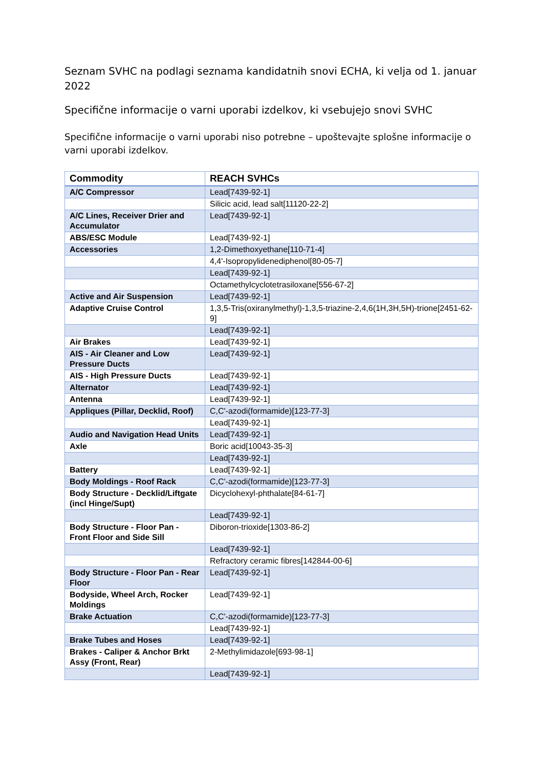Seznam SVHC na podlagi seznama kandidatnih snovi ECHA, ki velja od 1. januar 2022
Specifične informacije o varni uporabi izdelkov, ki vsebujejo snovi SVHC
Specifične informacije o varni uporabi niso potrebne – upoštevajte splošne informacije o varni uporabi izdelkov.
| Commodity | REACH SVHCs |
| --- | --- |
| A/C Compressor | Lead[7439-92-1] |
| | Silicic acid, lead salt[11120-22-2] |
| A/C Lines, Receiver Drier and Accumulator | Lead[7439-92-1] |
| ABS/ESC Module | Lead[7439-92-1] |
| Accessories | 1,2-Dimethoxyethane[110-71-4] |
| | 4,4'-Isopropylidenediphenol[80-05-7] |
| | Lead[7439-92-1] |
| | Octamethylcyclotetrasiloxane[556-67-2] |
| Active and Air Suspension | Lead[7439-92-1] |
| Adaptive Cruise Control | 1,3,5-Tris(oxiranylmethyl)-1,3,5-triazine-2,4,6(1H,3H,5H)-trione[2451-62-9] |
| | Lead[7439-92-1] |
| Air Brakes | Lead[7439-92-1] |
| AIS - Air Cleaner and Low Pressure Ducts | Lead[7439-92-1] |
| AIS - High Pressure Ducts | Lead[7439-92-1] |
| Alternator | Lead[7439-92-1] |
| Antenna | Lead[7439-92-1] |
| Appliques (Pillar, Decklid, Roof) | C,C'-azodi(formamide)[123-77-3] |
| | Lead[7439-92-1] |
| Audio and Navigation Head Units | Lead[7439-92-1] |
| Axle | Boric acid[10043-35-3] |
| | Lead[7439-92-1] |
| Battery | Lead[7439-92-1] |
| Body Moldings - Roof Rack | C,C'-azodi(formamide)[123-77-3] |
| Body Structure - Decklid/Liftgate (incl Hinge/Supt) | Dicyclohexyl-phthalate[84-61-7] |
| | Lead[7439-92-1] |
| Body Structure - Floor Pan - Front Floor and Side Sill | Diboron-trioxide[1303-86-2] |
| | Lead[7439-92-1] |
| | Refractory ceramic fibres[142844-00-6] |
| Body Structure - Floor Pan - Rear Floor | Lead[7439-92-1] |
| Bodyside, Wheel Arch, Rocker Moldings | Lead[7439-92-1] |
| Brake Actuation | C,C'-azodi(formamide)[123-77-3] |
| | Lead[7439-92-1] |
| Brake Tubes and Hoses | Lead[7439-92-1] |
| Brakes - Caliper & Anchor Brkt Assy (Front, Rear) | 2-Methylimidazole[693-98-1] |
| | Lead[7439-92-1] |